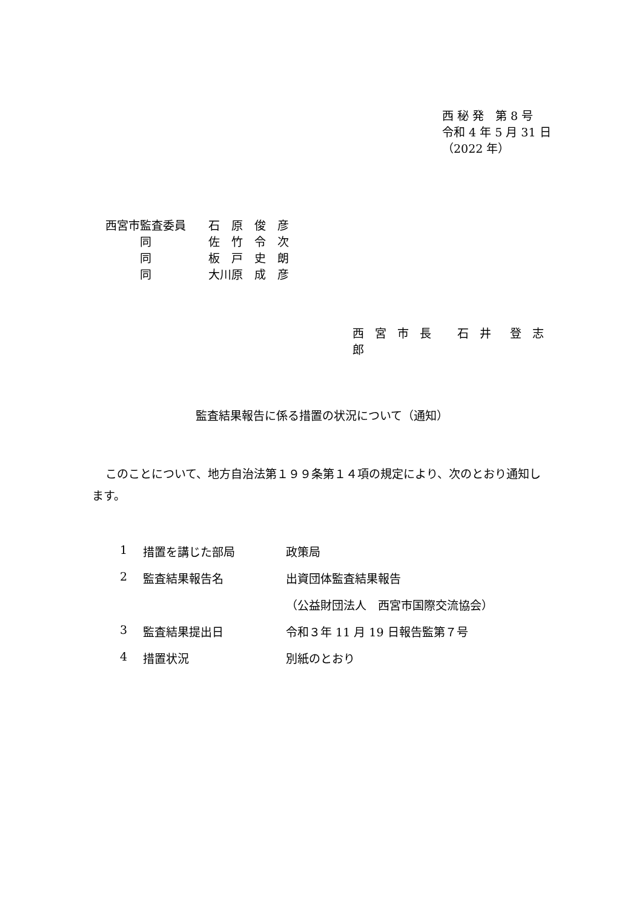西 秘 発　第 8 号
令和 4 年 5 月 31 日
（2022 年）
西宮市監査委員 石　原　俊　彦
　　　同 佐　竹　令　次
　　　同 板　戸　史　朗
　　　同 大川原　成　彦
西 宮 市 長　 石 井　登 志 郎
監査結果報告に係る措置の状況について（通知）
このことについて、地方自治法第１９９条第１４項の規定により、次のとおり通知します。
1 措置を講じた部局 政策局
2 監査結果報告名 出資団体監査結果報告
（公益財団法人　西宮市国際交流協会）
3 監査結果提出日 令和３年 11 月 19 日報告監第７号
4 措置状況 別紙のとおり